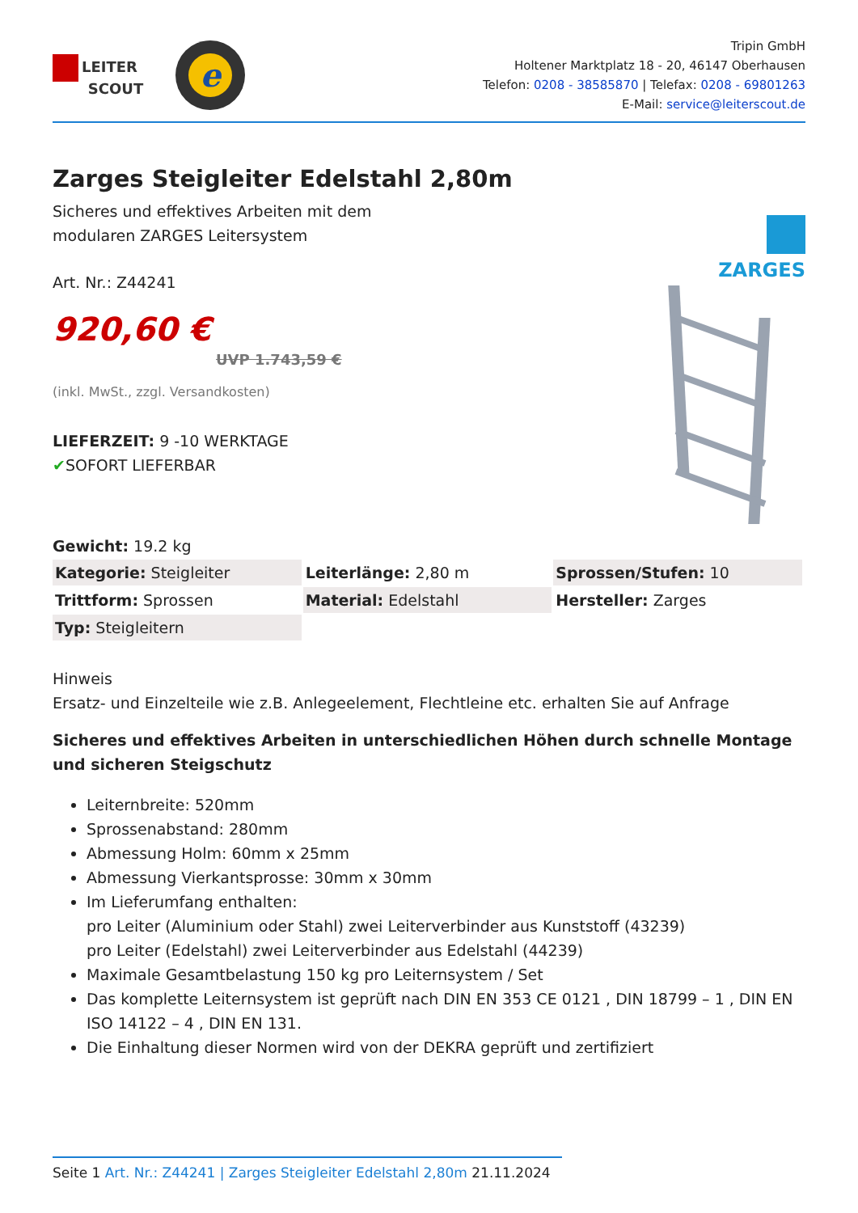LEITER
SCOUT
e
Tripin GmbH
Holtener Marktplatz 18 - 20, 46147 Oberhausen
Telefon: 0208 - 38585870 | Telefax: 0208 - 69801263
E-Mail: service@leiterscout.de
Zarges Steigleiter Edelstahl 2,80m
Sicheres und effektives Arbeiten mit dem
modularen ZARGES Leitersystem
Art. Nr.: Z44241
920,60 €
UVP 1.743,59 €
(inkl. MwSt., zzgl. Versandkosten)
LIEFERZEIT: 9 -10 WERKTAGE
✔SOFORT LIEFERBAR
Gewicht: 19.2 kg
ZARGES
| Kategorie: Steigleiter | Leiterlänge: 2,80 m | Sprossen/Stufen: 10 |
| Trittform: Sprossen | Material: Edelstahl | Hersteller: Zarges |
| Typ: Steigleitern | | |
Hinweis
Ersatz- und Einzelteile wie z.B. Anlegeelement, Flechtleine etc. erhalten Sie auf Anfrage
Sicheres und effektives Arbeiten in unterschiedlichen Höhen durch schnelle Montage und sicheren Steigschutz
Leiternbreite: 520mm
Sprossenabstand: 280mm
Abmessung Holm: 60mm x 25mm
Abmessung Vierkantsprosse: 30mm x 30mm
Im Lieferumfang enthalten:
pro Leiter (Aluminium oder Stahl) zwei Leiterverbinder aus Kunststoff (43239)
pro Leiter (Edelstahl) zwei Leiterverbinder aus Edelstahl (44239)
Maximale Gesamtbelastung 150 kg pro Leiternsystem / Set
Das komplette Leiternsystem ist geprüft nach DIN EN 353 CE 0121 , DIN 18799 – 1 , DIN EN ISO 14122 – 4 , DIN EN 131.
Die Einhaltung dieser Normen wird von der DEKRA geprüft und zertifiziert
Seite 1 Art. Nr.: Z44241 | Zarges Steigleiter Edelstahl 2,80m 21.11.2024